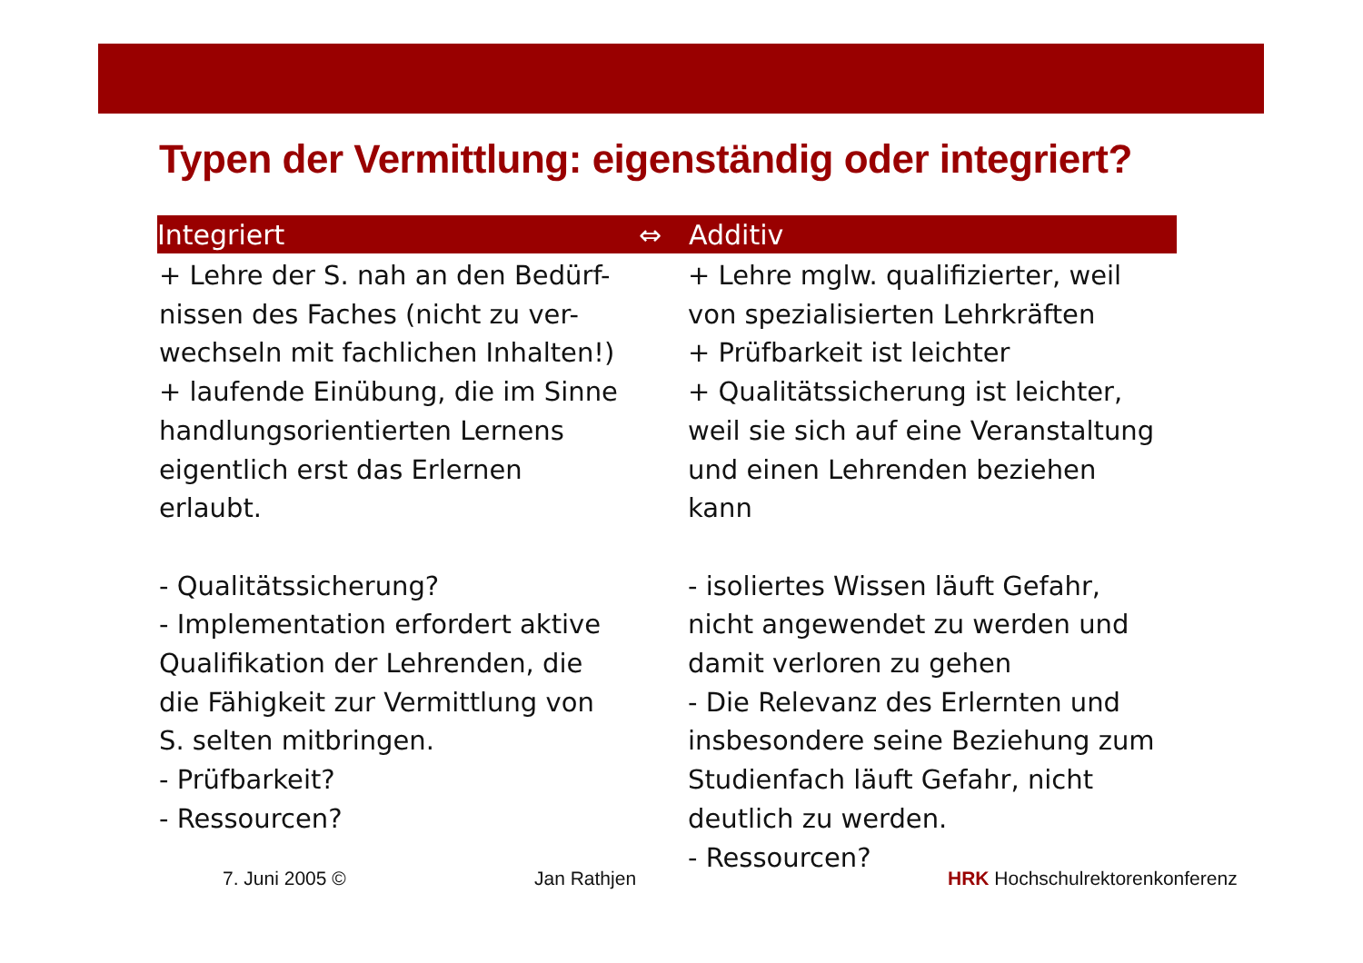Typen der Vermittlung: eigenständig oder integriert?
Integriert ⇔ Additiv
+ Lehre der S. nah an den Bedürf-
nissen des Faches (nicht zu ver-
wechseln mit fachlichen Inhalten!)
+ laufende Einübung, die im Sinne
handlungsorientierten Lernens
eigentlich erst das Erlernen
erlaubt.
- Qualitätssicherung?
- Implementation erfordert aktive
Qualifikation der Lehrenden, die
die Fähigkeit zur Vermittlung von
S. selten mitbringen.
- Prüfbarkeit?
- Ressourcen?
+ Lehre mglw. qualifizierter, weil
von spezialisierten Lehrkräften
+ Prüfbarkeit ist leichter
+ Qualitätssicherung ist leichter,
weil sie sich auf eine Veranstaltung
und einen Lehrenden beziehen
kann
- isoliertes Wissen läuft Gefahr,
nicht angewendet zu werden und
damit verloren zu gehen
- Die Relevanz des Erlernten und
insbesondere seine Beziehung zum
Studienfach läuft Gefahr, nicht
deutlich zu werden.
- Ressourcen?
7. Juni 2005 © Jan Rathjen HRK Hochschulrektorenkonferenz